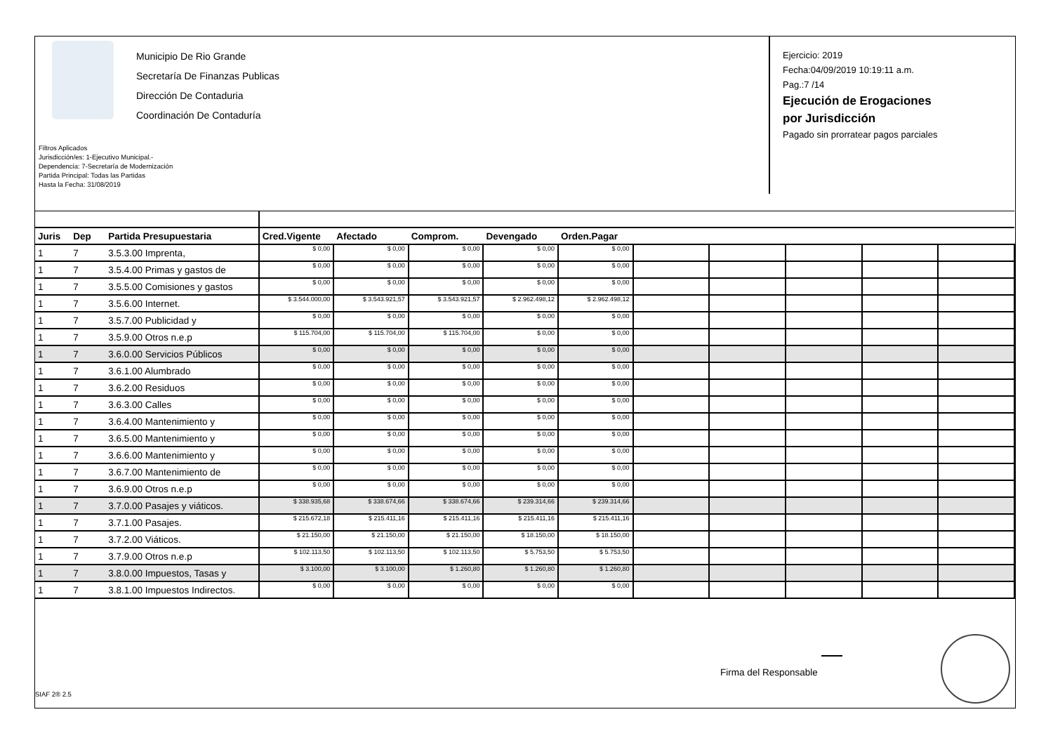Municipio De Rio Grande
Secretaría De Finanzas Publicas
Dirección De Contaduria
Coordinación De Contaduría
Filtros Aplicados
Jurisdicción/es: 1-Ejecutivo Municipal.-
Dependencia: 7-Secretaría de Modernización
Partida Principal: Todas las Partidas
Hasta la Fecha: 31/08/2019
Ejercicio: 2019
Fecha:04/09/2019 10:19:11 a.m.
Pag.:7 /14
Ejecución de Erogaciones
por Jurisdicción
Pagado sin prorratear pagos parciales
| Juris | Dep | Partida Presupuestaria | Cred.Vigente | Afectado | Comprom. | Devengado | Orden.Pagar | | | | | |
| --- | --- | --- | --- | --- | --- | --- | --- | --- | --- | --- | --- | --- |
| 1 | 7 | 3.5.3.00 Imprenta, | $ 0,00 | $ 0,00 | $ 0,00 | $ 0,00 | $ 0,00 | | | | | |
| 1 | 7 | 3.5.4.00 Primas y gastos de | $ 0,00 | $ 0,00 | $ 0,00 | $ 0,00 | $ 0,00 | | | | | |
| 1 | 7 | 3.5.5.00 Comisiones y gastos | $ 0,00 | $ 0,00 | $ 0,00 | $ 0,00 | $ 0,00 | | | | | |
| 1 | 7 | 3.5.6.00 Internet. | $ 3.544.000,00 | $ 3.543.921,57 | $ 3.543.921,57 | $ 2.962.498,12 | $ 2.962.498,12 | | | | | |
| 1 | 7 | 3.5.7.00 Publicidad y | $ 0,00 | $ 0,00 | $ 0,00 | $ 0,00 | $ 0,00 | | | | | |
| 1 | 7 | 3.5.9.00 Otros n.e.p | $ 115.704,00 | $ 115.704,00 | $ 115.704,00 | $ 0,00 | $ 0,00 | | | | | |
| 1 | 7 | 3.6.0.00 Servicios Públicos | $ 0,00 | $ 0,00 | $ 0,00 | $ 0,00 | $ 0,00 | | | | | |
| 1 | 7 | 3.6.1.00 Alumbrado | $ 0,00 | $ 0,00 | $ 0,00 | $ 0,00 | $ 0,00 | | | | | |
| 1 | 7 | 3.6.2.00 Residuos | $ 0,00 | $ 0,00 | $ 0,00 | $ 0,00 | $ 0,00 | | | | | |
| 1 | 7 | 3.6.3.00 Calles | $ 0,00 | $ 0,00 | $ 0,00 | $ 0,00 | $ 0,00 | | | | | |
| 1 | 7 | 3.6.4.00 Mantenimiento y | $ 0,00 | $ 0,00 | $ 0,00 | $ 0,00 | $ 0,00 | | | | | |
| 1 | 7 | 3.6.5.00 Mantenimiento y | $ 0,00 | $ 0,00 | $ 0,00 | $ 0,00 | $ 0,00 | | | | | |
| 1 | 7 | 3.6.6.00 Mantenimiento y | $ 0,00 | $ 0,00 | $ 0,00 | $ 0,00 | $ 0,00 | | | | | |
| 1 | 7 | 3.6.7.00 Mantenimiento de | $ 0,00 | $ 0,00 | $ 0,00 | $ 0,00 | $ 0,00 | | | | | |
| 1 | 7 | 3.6.9.00 Otros n.e.p | $ 0,00 | $ 0,00 | $ 0,00 | $ 0,00 | $ 0,00 | | | | | |
| 1 | 7 | 3.7.0.00 Pasajes y viáticos. | $ 338.935,68 | $ 338.674,66 | $ 338.674,66 | $ 239.314,66 | $ 239.314,66 | | | | | |
| 1 | 7 | 3.7.1.00 Pasajes. | $ 215.672,18 | $ 215.411,16 | $ 215.411,16 | $ 215.411,16 | $ 215.411,16 | | | | | |
| 1 | 7 | 3.7.2.00 Viáticos. | $ 21.150,00 | $ 21.150,00 | $ 21.150,00 | $ 18.150,00 | $ 18.150,00 | | | | | |
| 1 | 7 | 3.7.9.00 Otros n.e.p | $ 102.113,50 | $ 102.113,50 | $ 102.113,50 | $ 5.753,50 | $ 5.753,50 | | | | | |
| 1 | 7 | 3.8.0.00 Impuestos, Tasas y | $ 3.100,00 | $ 3.100,00 | $ 1.260,80 | $ 1.260,80 | $ 1.260,80 | | | | | |
| 1 | 7 | 3.8.1.00 Impuestos Indirectos. | $ 0,00 | $ 0,00 | $ 0,00 | $ 0,00 | $ 0,00 | | | | | |
Firma del Responsable
SIAF 2® 2.5